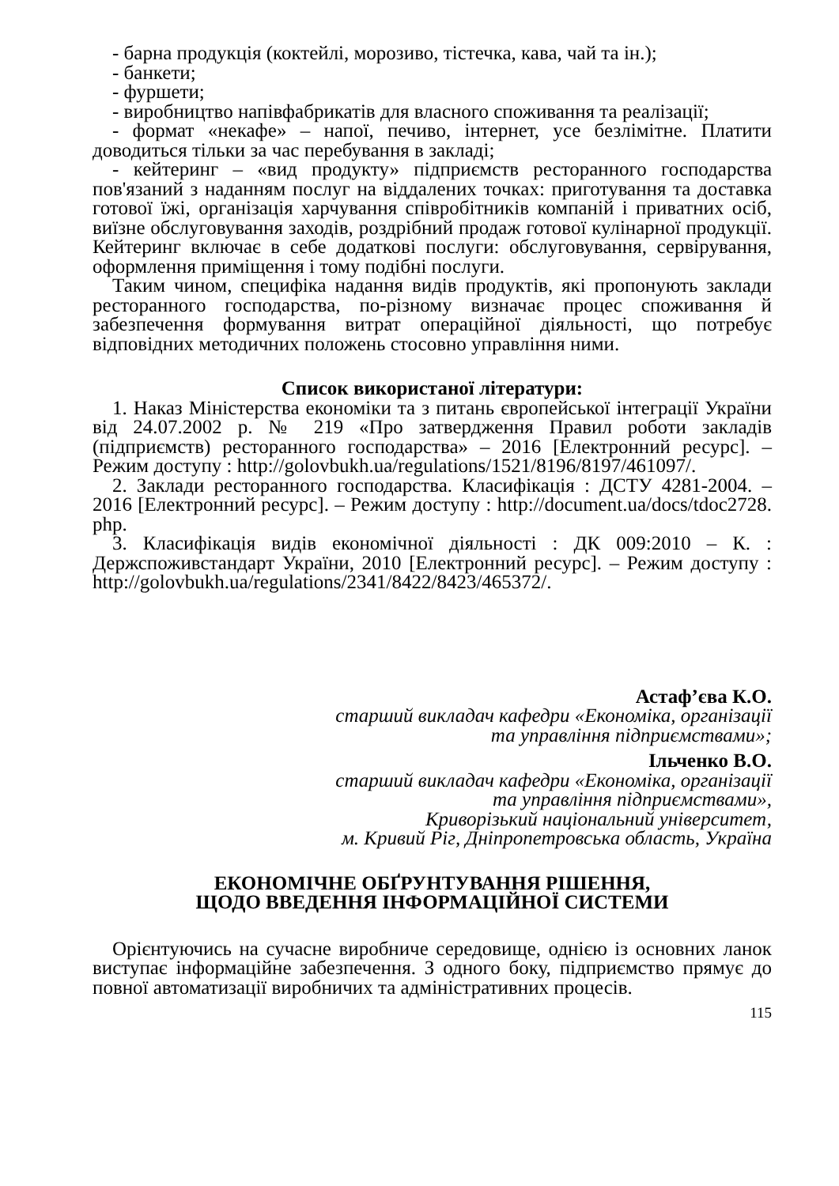- барна продукція (коктейлі, морозиво, тістечка, кава, чай та ін.);
- банкети;
- фуршети;
- виробництво напівфабрикатів для власного споживання та реалізації;
- формат «некафе» – напої, печиво, інтернет, усе безлімітне. Платити доводиться тільки за час перебування в закладі;
- кейтеринг – «вид продукту» підприємств ресторанного господарства пов'язаний з наданням послуг на віддалених точках: приготування та доставка готової їжі, організація харчування співробітників компаній і приватних осіб, виїзне обслуговування заходів, роздрібний продаж готової кулінарної продукції. Кейтеринг включає в себе додаткові послуги: обслуговування, сервірування, оформлення приміщення і тому подібні послуги.
Таким чином, специфіка надання видів продуктів, які пропонують заклади ресторанного господарства, по-різному визначає процес споживання й забезпечення формування витрат операційної діяльності, що потребує відповідних методичних положень стосовно управління ними.
Список використаної літератури:
1. Наказ Міністерства економіки та з питань європейської інтеграції України від 24.07.2002 р. № 219 «Про затвердження Правил роботи закладів (підприємств) ресторанного господарства» – 2016 [Електронний ресурс]. – Режим доступу : http://golovbukh.ua/regulations/1521/8196/8197/461097/.
2. Заклади ресторанного господарства. Класифікація : ДСТУ 4281-2004. – 2016 [Електронний ресурс]. – Режим доступу : http://document.ua/docs/tdoc2728. php.
3. Класифікація видів економічної діяльності : ДК 009:2010 – К. : Держспоживстандарт України, 2010 [Електронний ресурс]. – Режим доступу : http://golovbukh.ua/regulations/2341/8422/8423/465372/.
Астаф’єва К.О.
старший викладач кафедри «Економіка, організації
та управління підприємствами»;
Ільченко В.О.
старший викладач кафедри «Економіка, організації
та управління підприємствами»,
Криворізький національний університет,
м. Кривий Ріг, Дніпропетровська область, Україна
ЕКОНОМІЧНЕ ОБҐРУНТУВАННЯ РІШЕННЯ,
ЩОДО ВВЕДЕННЯ ІНФОРМАЦІЙНОЇ СИСТЕМИ
Орієнтуючись на сучасне виробниче середовище, однією із основних ланок виступає інформаційне забезпечення. З одного боку, підприємство прямує до повної автоматизації виробничих та адміністративних процесів.
115